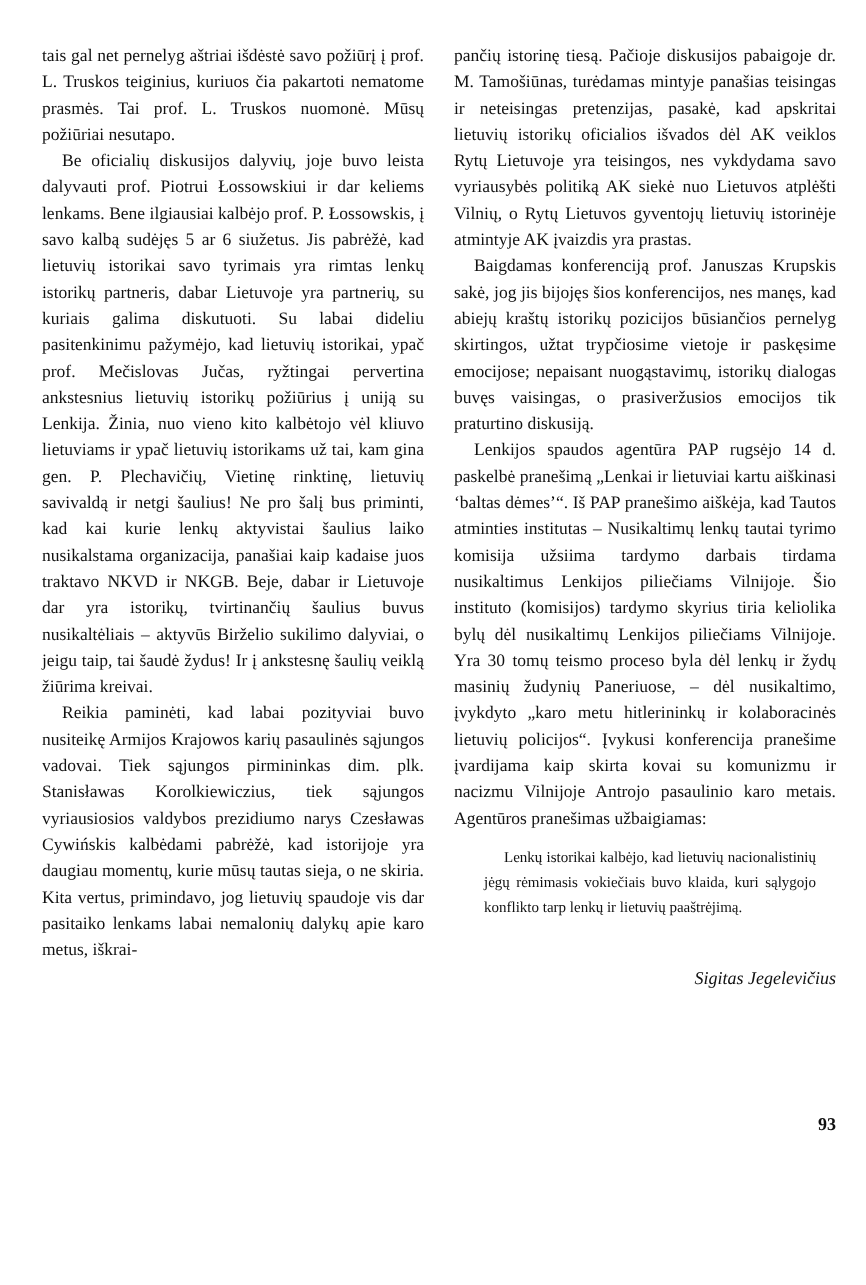tais gal net pernelyg aštriai išdėstė savo požiūrį į prof. L. Truskos teiginius, kuriuos čia pakartoti nematome prasmės. Tai prof. L. Truskos nuomonė. Mūsų požiūriai nesutapo.
Be oficialių diskusijos dalyvių, joje buvo leista dalyvauti prof. Piotrui Łossowskiui ir dar keliems lenkams. Bene ilgiausiai kalbėjo prof. P. Łossowskis, į savo kalbą sudėjęs 5 ar 6 siužetus. Jis pabrėžė, kad lietuvių istorikai savo tyrimais yra rimtas lenkų istorikų partneris, dabar Lietuvoje yra partnerių, su kuriais galima diskutuoti. Su labai dideliu pasitenkinimu pažymėjo, kad lietuvių istorikai, ypač prof. Mečislovas Jučas, ryžtingai pervertina ankstesnius lietuvių istorikų požiūrius į uniją su Lenkija. Žinia, nuo vieno kito kalbėtojo vėl kliuvo lietuviams ir ypač lietuvių istorikams už tai, kam gina gen. P. Plechavičių, Vietinę rinktinę, lietuvių savivaldą ir netgi šaulius! Ne pro šalį bus priminti, kad kai kurie lenkų aktyvistai šaulius laiko nusikalstama organizacija, panašiai kaip kadaise juos traktavo NKVD ir NKGB. Beje, dabar ir Lietuvoje dar yra istorikų, tvirtinančių šaulius buvus nusikaltėliais – aktyvūs Birželio sukilimo dalyviai, o jeigu taip, tai šaudė žydus! Ir į ankstesnę šaulių veiklą žiūrima kreivai.
Reikia paminėti, kad labai pozityviai buvo nusiteikę Armijos Krajowos karių pasaulinės sąjungos vadovai. Tiek sąjungos pirmininkas dim. plk. Stanisławas Korolkiewiczius, tiek sąjungos vyriausiosios valdybos prezidiumo narys Czesławas Cywińskis kalbėdami pabrėžė, kad istorijoje yra daugiau momentų, kurie mūsų tautas sieja, o ne skiria. Kita vertus, primindavo, jog lietuvių spaudoje vis dar pasitaiko lenkams labai nemalonių dalykų apie karo metus, iškrai-
pančių istorinę tiesą. Pačioje diskusijos pabaigoje dr. M. Tamošiūnas, turėdamas mintyje panašias teisingas ir neteisingas pretenzijas, pasakė, kad apskritai lietuvių istorikų oficialios išvados dėl AK veiklos Rytų Lietuvoje yra teisingos, nes vykdydama savo vyriausybės politiką AK siekė nuo Lietuvos atplėšti Vilnių, o Rytų Lietuvos gyventojų lietuvių istorinėje atmintyje AK įvaizdis yra prastas.
Baigdamas konferenciją prof. Januszas Krupskis sakė, jog jis bijojęs šios konferencijos, nes manęs, kad abiejų kraštų istorikų pozicijos būsiančios pernelyg skirtingos, užtat trypčiosime vietoje ir paskęsime emocijose; nepaisant nuogąstavimų, istorikų dialogas buvęs vaisingas, o prasiveržusios emocijos tik praturtino diskusiją.
Lenkijos spaudos agentūra PAP rugsėjo 14 d. paskelbė pranešimą „Lenkai ir lietuviai kartu aiškinasi ‘baltas dėmes’“. Iš PAP pranešimo aiškėja, kad Tautos atminties institutas – Nusikaltimų lenkų tautai tyrimo komisija užsiima tardymo darbais tirdama nusikaltimus Lenkijos piliečiams Vilnijoje. Šio instituto (komisijos) tardymo skyrius tiria keliolika bylų dėl nusikaltimų Lenkijos piliečiams Vilnijoje. Yra 30 tomų teismo proceso byla dėl lenkų ir žydų masinių žudynių Paneriuose, – dėl nusikaltimo, įvykdyto „karo metu hitlerininkų ir kolaboracinės lietuvių policijos“. Įvykusi konferencija pranešime įvardijama kaip skirta kovai su komunizmu ir nacizmu Vilnijoje Antrojo pasaulinio karo metais. Agentūros pranešimas užbaigiamas:
Lenkų istorikai kalbėjo, kad lietuvių nacionalistinių jėgų rėmimasis vokiečiais buvo klaida, kuri sąlygojo konflikto tarp lenkų ir lietuvių paaštrėjimą.
Sigitas Jegelevičius
93